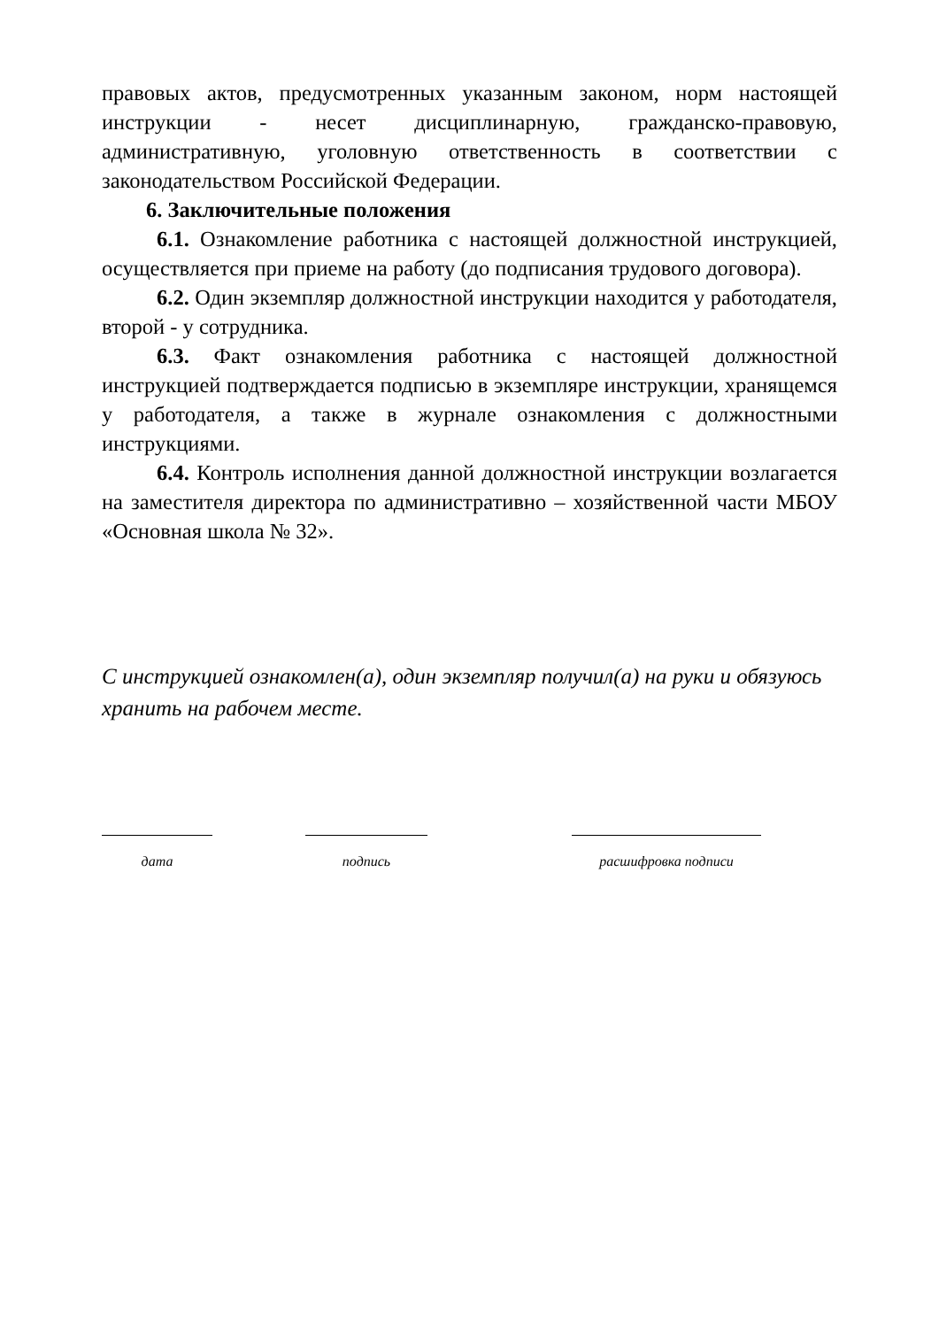правовых актов, предусмотренных указанным законом, норм настоящей инструкции - несет дисциплинарную, гражданско-правовую, административную, уголовную ответственность в соответствии с законодательством Российской Федерации.
6. Заключительные положения
6.1. Ознакомление работника с настоящей должностной инструкцией, осуществляется при приеме на работу (до подписания трудового договора).
6.2. Один экземпляр должностной инструкции находится у работодателя, второй - у сотрудника.
6.3. Факт ознакомления работника с настоящей должностной инструкцией подтверждается подписью в экземпляре инструкции, хранящемся у работодателя, а также в журнале ознакомления с должностными инструкциями.
6.4. Контроль исполнения данной должностной инструкции возлагается на заместителя директора по административно – хозяйственной части МБОУ «Основная школа № 32».
С инструкцией ознакомлен(а), один экземпляр получил(а) на руки и обязуюсь хранить на рабочем месте.
дата подпись расшифровка подписи